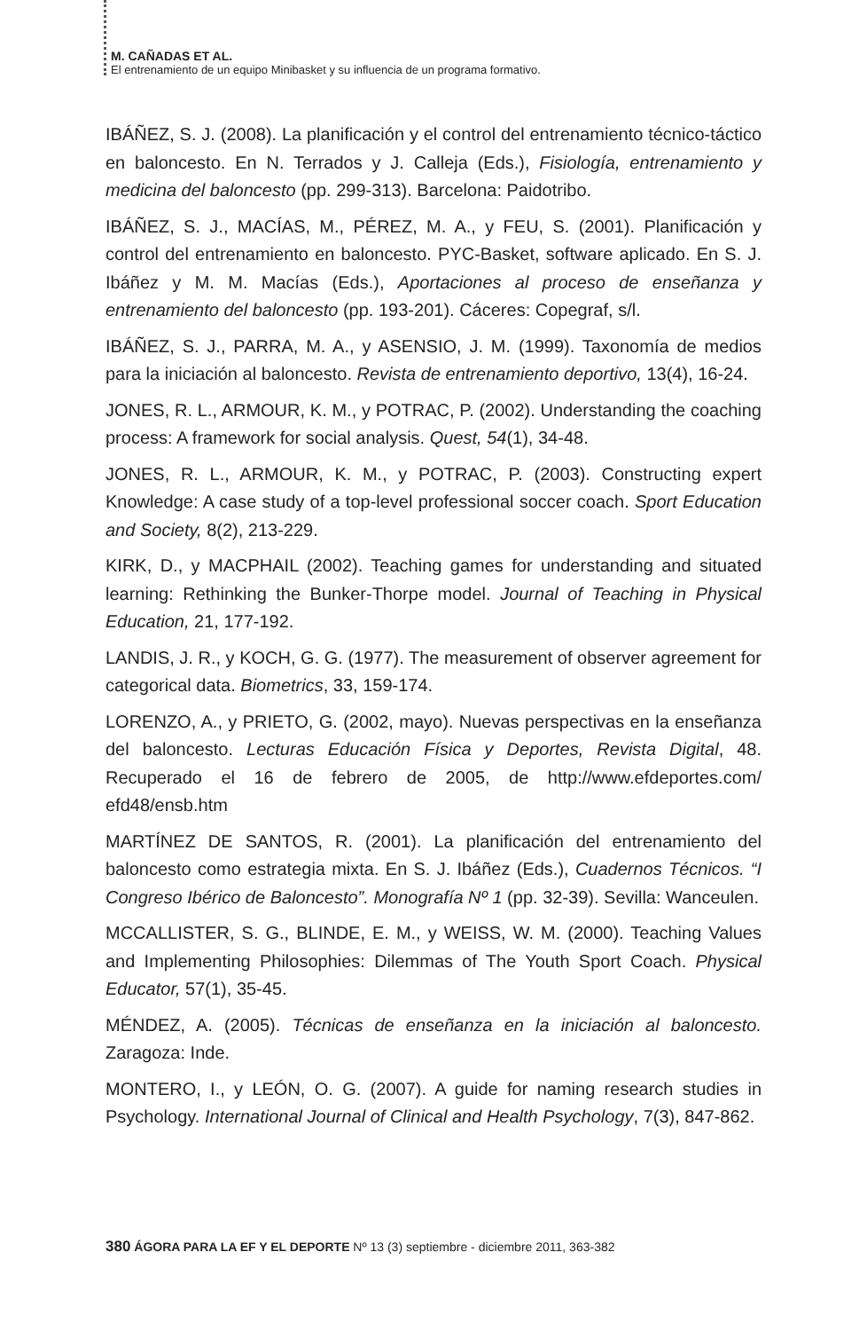M. CAÑADAS ET AL.
El entrenamiento de un equipo Minibasket y su influencia de un programa formativo.
IBÁÑEZ, S. J. (2008). La planificación y el control del entrenamiento técnico-táctico en baloncesto. En N. Terrados y J. Calleja (Eds.), Fisiología, entrenamiento y medicina del baloncesto (pp. 299-313). Barcelona: Paidotribo.
IBÁÑEZ, S. J., MACÍAS, M., PÉREZ, M. A., y FEU, S. (2001). Planificación y control del entrenamiento en baloncesto. PYC-Basket, software aplicado. En S. J. Ibáñez y M. M. Macías (Eds.), Aportaciones al proceso de enseñanza y entrenamiento del baloncesto (pp. 193-201). Cáceres: Copegraf, s/l.
IBÁÑEZ, S. J., PARRA, M. A., y ASENSIO, J. M. (1999). Taxonomía de medios para la iniciación al baloncesto. Revista de entrenamiento deportivo, 13(4), 16-24.
JONES, R. L., ARMOUR, K. M., y POTRAC, P. (2002). Understanding the coaching process: A framework for social analysis. Quest, 54(1), 34-48.
JONES, R. L., ARMOUR, K. M., y POTRAC, P. (2003). Constructing expert Knowledge: A case study of a top-level professional soccer coach. Sport Education and Society, 8(2), 213-229.
KIRK, D., y MACPHAIL (2002). Teaching games for understanding and situated learning: Rethinking the Bunker-Thorpe model. Journal of Teaching in Physical Education, 21, 177-192.
LANDIS, J. R., y KOCH, G. G. (1977). The measurement of observer agreement for categorical data. Biometrics, 33, 159-174.
LORENZO, A., y PRIETO, G. (2002, mayo). Nuevas perspectivas en la enseñanza del baloncesto. Lecturas Educación Física y Deportes, Revista Digital, 48. Recuperado el 16 de febrero de 2005, de http://www.efdeportes.com/ efd48/ensb.htm
MARTÍNEZ DE SANTOS, R. (2001). La planificación del entrenamiento del baloncesto como estrategia mixta. En S. J. Ibáñez (Eds.), Cuadernos Técnicos. “I Congreso Ibérico de Baloncesto”. Monografía Nº 1 (pp. 32-39). Sevilla: Wanceulen.
MCCALLISTER, S. G., BLINDE, E. M., y WEISS, W. M. (2000). Teaching Values and Implementing Philosophies: Dilemmas of The Youth Sport Coach. Physical Educator, 57(1), 35-45.
MÉNDEZ, A. (2005). Técnicas de enseñanza en la iniciación al baloncesto. Zaragoza: Inde.
MONTERO, I., y LEÓN, O. G. (2007). A guide for naming research studies in Psychology. International Journal of Clinical and Health Psychology, 7(3), 847-862.
380 ÁGORA PARA LA EF Y EL DEPORTE Nº 13 (3) septiembre - diciembre 2011, 363-382